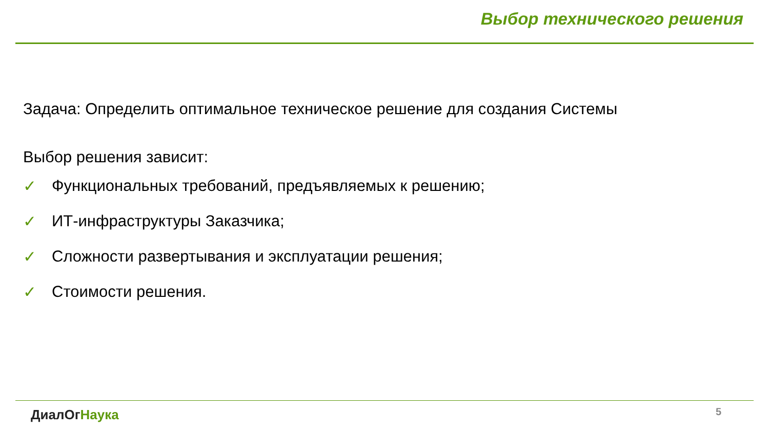Выбор технического решения
Задача: Определить оптимальное техническое решение для создания Системы
Выбор решения зависит:
✓ Функциональных требований, предъявляемых к решению;
✓ ИТ-инфраструктуры Заказчика;
✓ Сложности развертывания и эксплуатации решения;
✓ Стоимости решения.
ДиалОг Наука 5